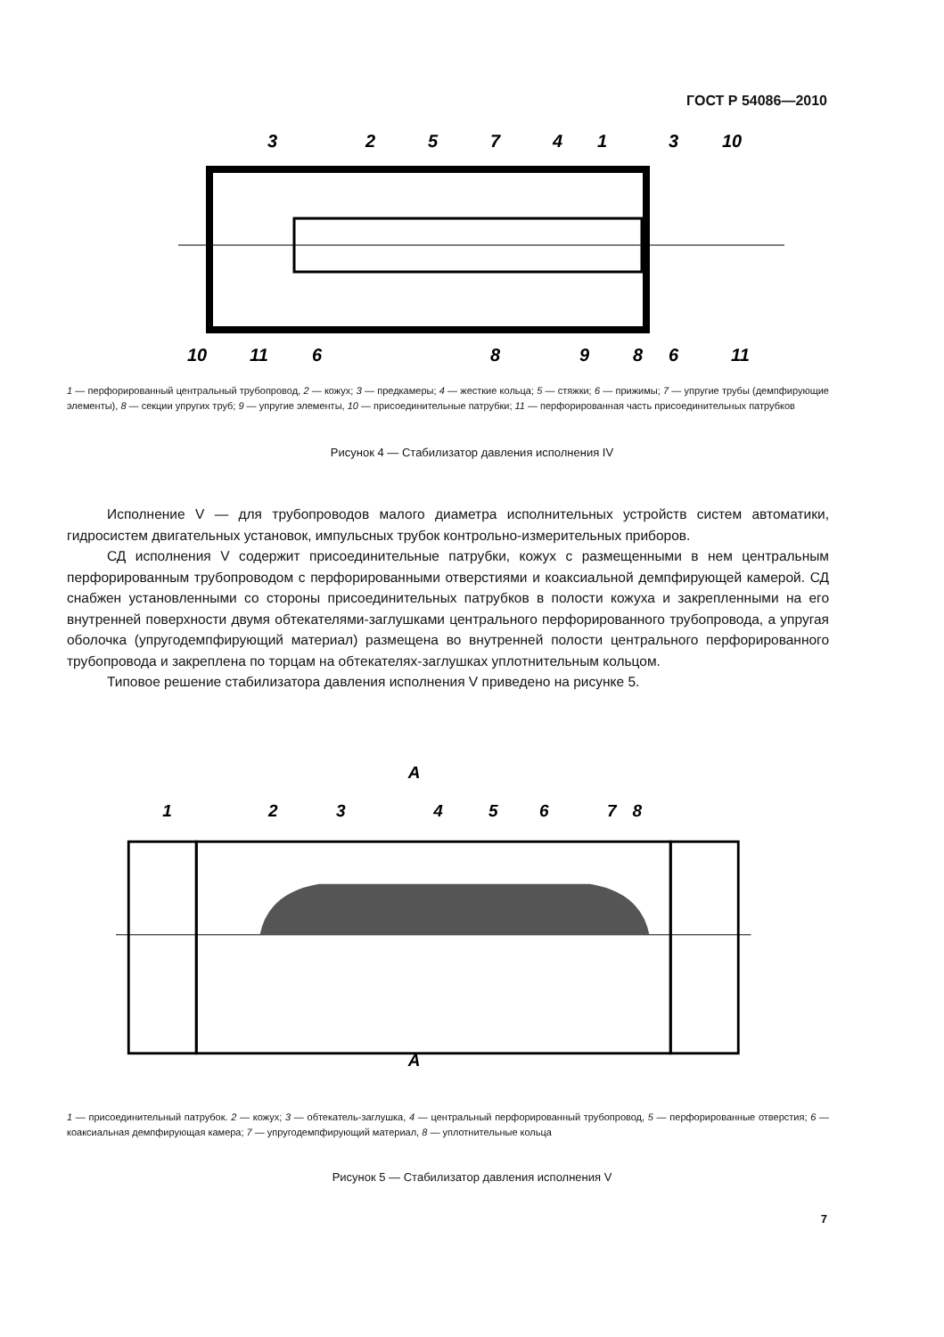ГОСТ Р 54086—2010
3
2
5
7
4
1
3
10
10
11
6
8
9
8
6
11
1 — перфорированный центральный трубопровод, 2 — кожух; 3 — предкамеры; 4 — жесткие кольца; 5 — стяжки; 6 — прижимы; 7 — упругие трубы (демпфирующие элементы), 8 — секции упругих труб; 9 — упругие элементы, 10 — присоединительные патрубки; 11 — перфорированная часть присоединительных патрубков
Рисунок 4 — Стабилизатор давления исполнения IV
Исполнение V — для трубопроводов малого диаметра исполнительных устройств систем автоматики, гидросистем двигательных установок, импульсных трубок контрольно-измерительных приборов.
СД исполнения V содержит присоединительные патрубки, кожух с размещенными в нем центральным перфорированным трубопроводом с перфорированными отверстиями и коаксиальной демпфирующей камерой. СД снабжен установленными со стороны присоединительных патрубков в полости кожуха и закрепленными на его внутренней поверхности двумя обтекателями-заглушками центрального перфорированного трубопровода, а упругая оболочка (упругодемпфирующий материал) размещена во внутренней полости центрального перфорированного трубопровода и закреплена по торцам на обтекателях-заглушках уплотнительным кольцом.
Типовое решение стабилизатора давления исполнения V приведено на рисунке 5.
A
1
2
3
4
5
6
7
8
A
1 — присоединительный патрубок. 2 — кожух; 3 — обтекатель-заглушка, 4 — центральный перфорированный трубопровод, 5 — перфорированные отверстия; 6 — коаксиальная демпфирующая камера; 7 — упругодемпфирующий материал, 8 — уплотнительные кольца
Рисунок 5 — Стабилизатор давления исполнения V
7